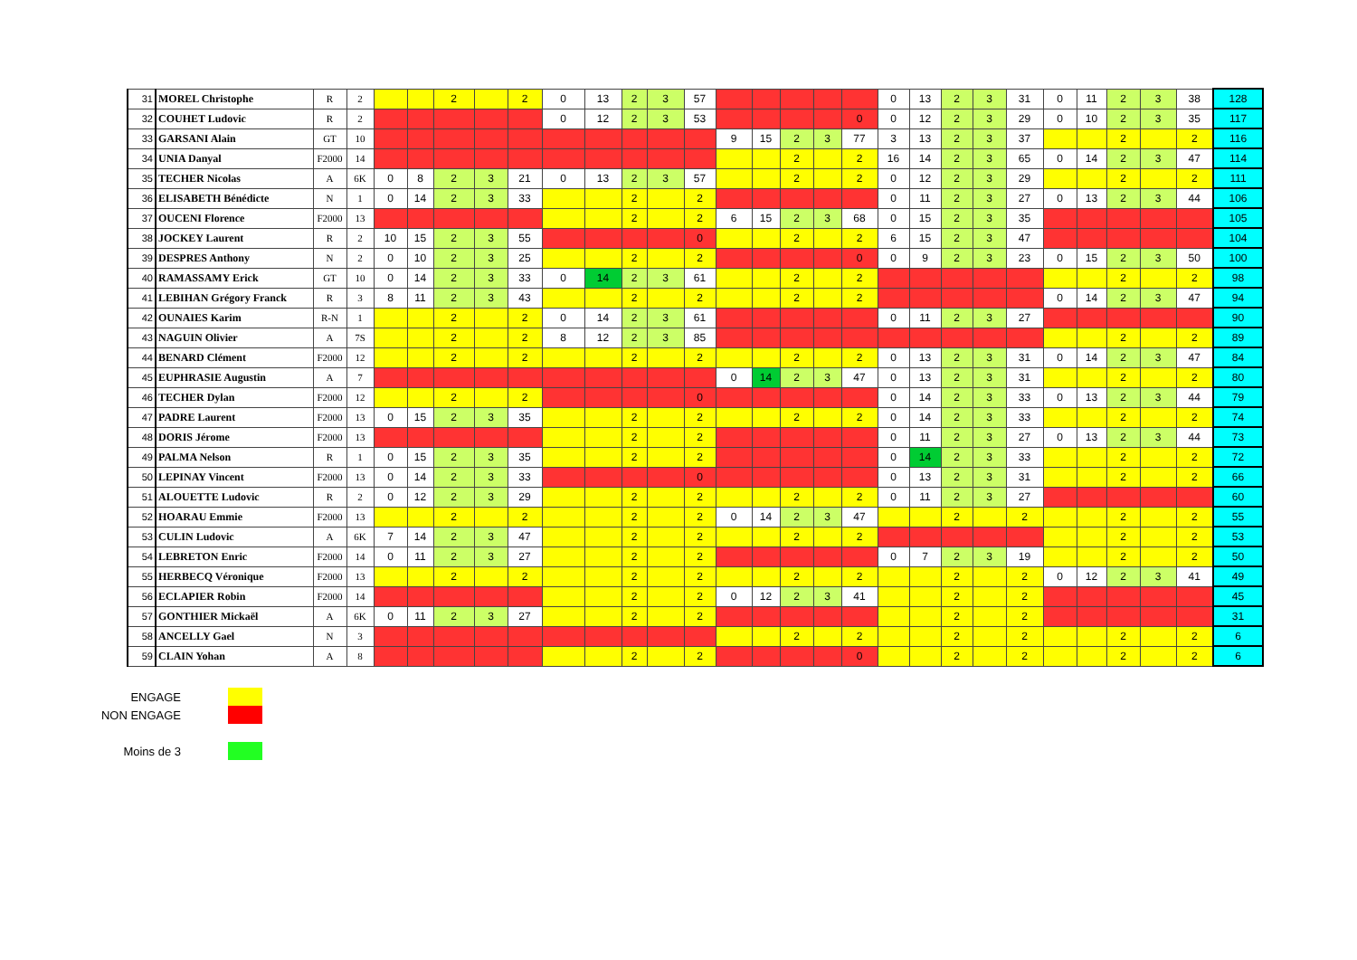| 31 | MOREL Christophe | R | 2 | | | 2 | | 2 | 0 | 13 | 2 | 3 | 57 | | | | | | 0 | 13 | 2 | 3 | 31 | 0 | 11 | 2 | 3 | 38 | 128 |
| 32 | COUHET Ludovic | R | 2 | | | | | | 0 | 12 | 2 | 3 | 53 | | | | | 0 | 0 | 12 | 2 | 3 | 29 | 0 | 10 | 2 | 3 | 35 | 117 |
| 33 | GARSANI Alain | GT | 10 | | | | | | | | | | | 9 | 15 | 2 | 3 | 77 | 3 | 13 | 2 | 3 | 37 | | | 2 | | 2 | 116 |
| 34 | UNIA Danyal | F2000 | 14 | | | | | | | | | | | | | 2 | | 2 | 16 | 14 | 2 | 3 | 65 | 0 | 14 | 2 | 3 | 47 | 114 |
| 35 | TECHER Nicolas | A | 6K | 0 | 8 | 2 | 3 | 21 | 0 | 13 | 2 | 3 | 57 | | | 2 | | 2 | 0 | 12 | 2 | 3 | 29 | | | 2 | | 2 | 111 |
| 36 | ELISABETH Bénédicte | N | 1 | 0 | 14 | 2 | 3 | 33 | | | 2 | | 2 | | | | | | 0 | 11 | 2 | 3 | 27 | 0 | 13 | 2 | 3 | 44 | 106 |
| 37 | OUCENI Florence | F2000 | 13 | | | | | | | | 2 | | 2 | 6 | 15 | 2 | 3 | 68 | 0 | 15 | 2 | 3 | 35 | | | | | | 105 |
| 38 | JOCKEY Laurent | R | 2 | 10 | 15 | 2 | 3 | 55 | | | | | 0 | | | 2 | | 2 | 6 | 15 | 2 | 3 | 47 | | | | | | 104 |
| 39 | DESPRES Anthony | N | 2 | 0 | 10 | 2 | 3 | 25 | | | 2 | | 2 | | | | | 0 | 0 | 9 | 2 | 3 | 23 | 0 | 15 | 2 | 3 | 50 | 100 |
| 40 | RAMASSAMY Erick | GT | 10 | 0 | 14 | 2 | 3 | 33 | 0 | 14 | 2 | 3 | 61 | | | 2 | | 2 | | | | | | | | 2 | | 2 | 98 |
| 41 | LEBIHAN Grégory Franck | R | 3 | 8 | 11 | 2 | 3 | 43 | | | 2 | | 2 | | | 2 | | 2 | | | | | | 0 | 14 | 2 | 3 | 47 | 94 |
| 42 | OUNAIES Karim | R-N | 1 | | | 2 | | 2 | 0 | 14 | 2 | 3 | 61 | | | | | | 0 | 11 | 2 | 3 | 27 | | | | | | 90 |
| 43 | NAGUIN Olivier | A | 7S | | | 2 | | 2 | 8 | 12 | 2 | 3 | 85 | | | | | | | | | | | | | 2 | | 2 | 89 |
| 44 | BENARD Clément | F2000 | 12 | | | 2 | | 2 | | | 2 | | 2 | | | 2 | | 2 | 0 | 13 | 2 | 3 | 31 | 0 | 14 | 2 | 3 | 47 | 84 |
| 45 | EUPHRASIE Augustin | A | 7 | | | | | | | | | | | 0 | 14 | 2 | 3 | 47 | 0 | 13 | 2 | 3 | 31 | | | 2 | | 2 | 80 |
| 46 | TECHER Dylan | F2000 | 12 | | | 2 | | 2 | | | | | 0 | | | | | | 0 | 14 | 2 | 3 | 33 | 0 | 13 | 2 | 3 | 44 | 79 |
| 47 | PADRE Laurent | F2000 | 13 | 0 | 15 | 2 | 3 | 35 | | | 2 | | 2 | | | 2 | | 2 | 0 | 14 | 2 | 3 | 33 | | | 2 | | 2 | 74 |
| 48 | DORIS Jérome | F2000 | 13 | | | | | | | | 2 | | 2 | | | | | | 0 | 11 | 2 | 3 | 27 | 0 | 13 | 2 | 3 | 44 | 73 |
| 49 | PALMA Nelson | R | 1 | 0 | 15 | 2 | 3 | 35 | | | 2 | | 2 | | | | | | 0 | 14 | 2 | 3 | 33 | | | 2 | | 2 | 72 |
| 50 | LEPINAY Vincent | F2000 | 13 | 0 | 14 | 2 | 3 | 33 | | | | | 0 | | | | | | 0 | 13 | 2 | 3 | 31 | | | 2 | | 2 | 66 |
| 51 | ALOUETTE Ludovic | R | 2 | 0 | 12 | 2 | 3 | 29 | | | 2 | | 2 | | | 2 | | 2 | 0 | 11 | 2 | 3 | 27 | | | | | | 60 |
| 52 | HOARAU Emmie | F2000 | 13 | | | 2 | | 2 | | | 2 | | 2 | 0 | 14 | 2 | 3 | 47 | | | 2 | | 2 | | | 2 | | 2 | 55 |
| 53 | CULIN Ludovic | A | 6K | 7 | 14 | 2 | 3 | 47 | | | 2 | | 2 | | | 2 | | 2 | | | | | | | | 2 | | 2 | 53 |
| 54 | LEBRETON Enric | F2000 | 14 | 0 | 11 | 2 | 3 | 27 | | | 2 | | 2 | | | | | | 0 | 7 | 2 | 3 | 19 | | | 2 | | 2 | 50 |
| 55 | HERBECQ Véronique | F2000 | 13 | | | 2 | | 2 | | | 2 | | 2 | | | 2 | | 2 | | | 2 | | 2 | 0 | 12 | 2 | 3 | 41 | 49 |
| 56 | ECLAPIER Robin | F2000 | 14 | | | | | | | | 2 | | 2 | 0 | 12 | 2 | 3 | 41 | | | 2 | | 2 | | | | | | 45 |
| 57 | GONTHIER Mickaël | A | 6K | 0 | 11 | 2 | 3 | 27 | | | 2 | | 2 | | | | | | | | 2 | | 2 | | | | | | 31 |
| 58 | ANCELLY Gael | N | 3 | | | | | | | | | | | | | 2 | | 2 | | | 2 | | 2 | | | 2 | | 2 | 6 |
| 59 | CLAIN Yohan | A | 8 | | | | | | | | 2 | | 2 | | | | | 0 | | | 2 | | 2 | | | 2 | | 2 | 6 |
ENGAGE
NON ENGAGE
Moins de 3